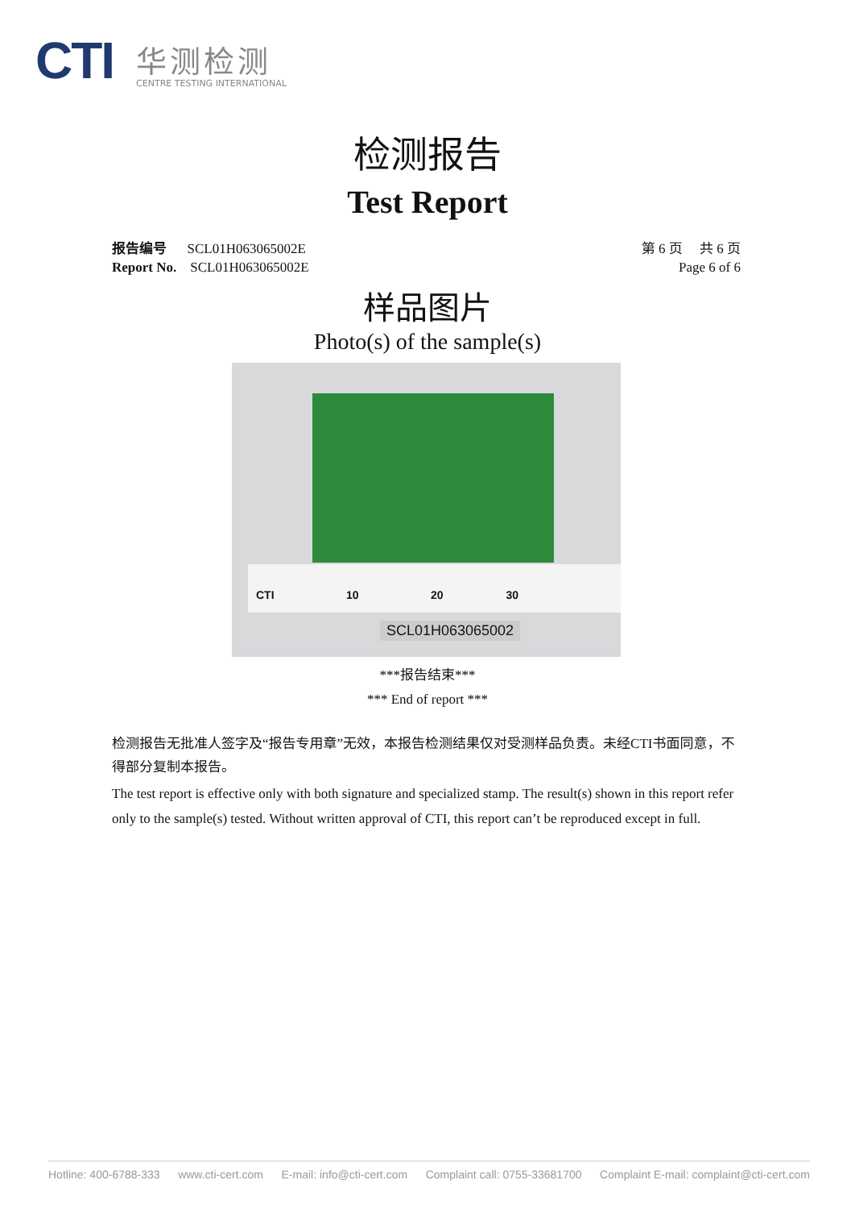CTI
华测检测
CENTRE TESTING INTERNATIONAL
检测报告
Test Report
报告编号 SCL01H063065002E
Report No. SCL01H063065002E
第 6 页 共 6 页
Page 6 of 6
样品图片
Photo(s) of the sample(s)
CTI 10 20 30
SCL01H063065002
***报告结束***
*** End of report ***
检测报告无批准人签字及“报告专用章”无效，本报告检测结果仅对受测样品负责。未经CTI书面同意，不得部分复制本报告。
The test report is effective only with both signature and specialized stamp. The result(s) shown in this report refer only to the sample(s) tested. Without written approval of CTI, this report can’t be reproduced except in full.
Hotline: 400-6788-333 www.cti-cert.com E-mail: info@cti-cert.com Complaint call: 0755-33681700 Complaint E-mail: complaint@cti-cert.com